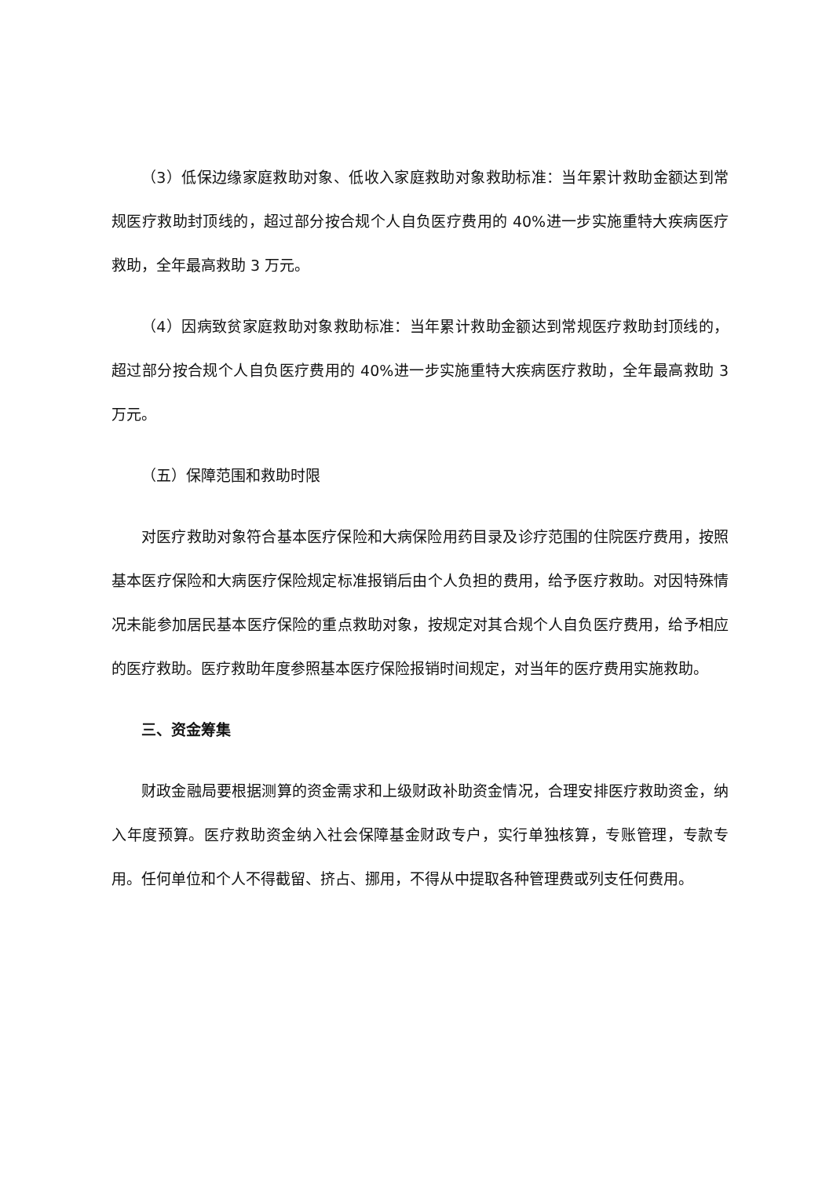（3）低保边缘家庭救助对象、低收入家庭救助对象救助标准：当年累计救助金额达到常规医疗救助封顶线的，超过部分按合规个人自负医疗费用的 40%进一步实施重特大疾病医疗救助，全年最高救助 3 万元。
（4）因病致贫家庭救助对象救助标准：当年累计救助金额达到常规医疗救助封顶线的，超过部分按合规个人自负医疗费用的 40%进一步实施重特大疾病医疗救助，全年最高救助 3 万元。
（五）保障范围和救助时限
对医疗救助对象符合基本医疗保险和大病保险用药目录及诊疗范围的住院医疗费用，按照基本医疗保险和大病医疗保险规定标准报销后由个人负担的费用，给予医疗救助。对因特殊情况未能参加居民基本医疗保险的重点救助对象，按规定对其合规个人自负医疗费用，给予相应的医疗救助。医疗救助年度参照基本医疗保险报销时间规定，对当年的医疗费用实施救助。
三、资金筹集
财政金融局要根据测算的资金需求和上级财政补助资金情况，合理安排医疗救助资金，纳入年度预算。医疗救助资金纳入社会保障基金财政专户，实行单独核算，专账管理，专款专用。任何单位和个人不得截留、挤占、挪用，不得从中提取各种管理费或列支任何费用。